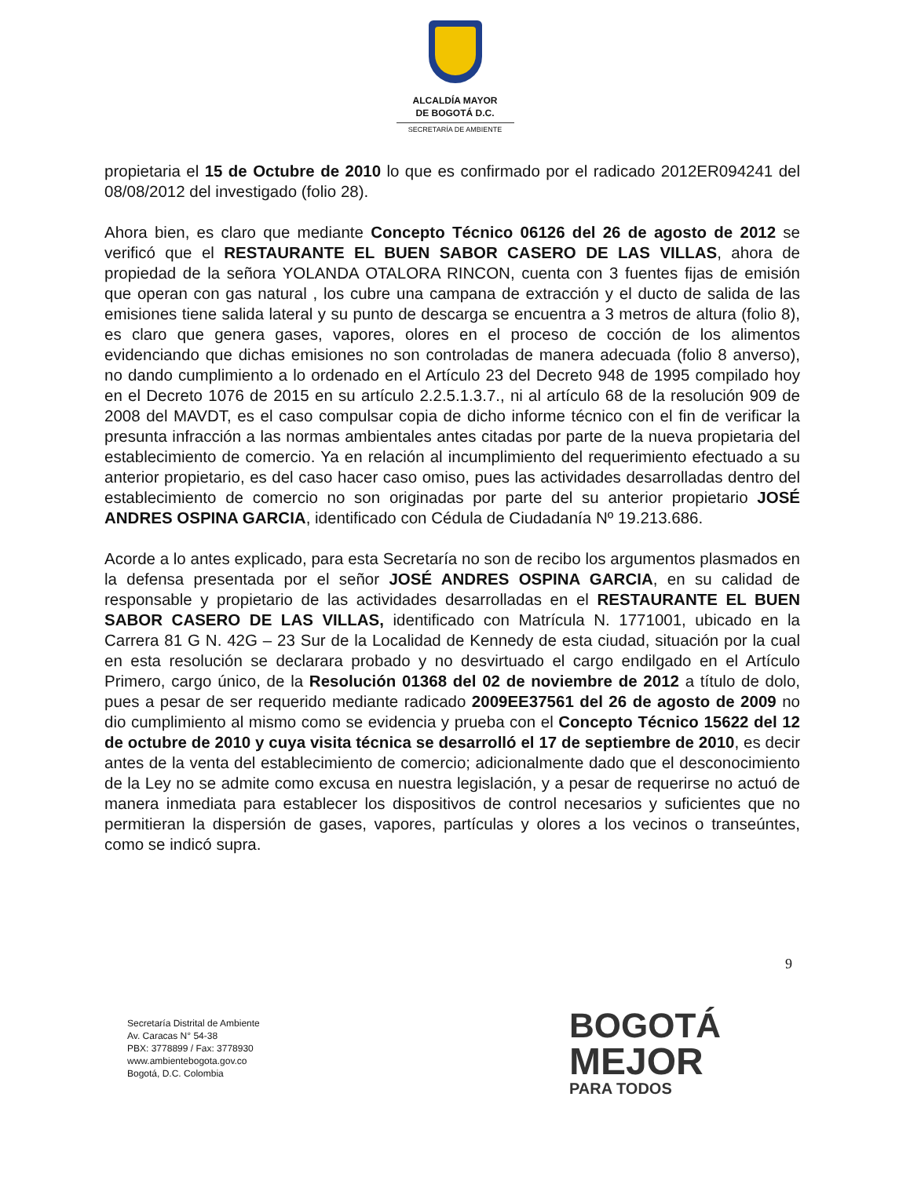ALCALDÍA MAYOR
DE BOGOTÁ D.C.
SECRETARÍA DE AMBIENTE
propietaria el 15 de Octubre de 2010 lo que es confirmado por el radicado 2012ER094241 del 08/08/2012 del investigado (folio 28).
Ahora bien, es claro que mediante Concepto Técnico 06126 del 26 de agosto de 2012 se verificó que el RESTAURANTE EL BUEN SABOR CASERO DE LAS VILLAS, ahora de propiedad de la señora YOLANDA OTALORA RINCON, cuenta con 3 fuentes fijas de emisión que operan con gas natural , los cubre una campana de extracción y el ducto de salida de las emisiones tiene salida lateral y su punto de descarga se encuentra a 3 metros de altura (folio 8), es claro que genera gases, vapores, olores en el proceso de cocción de los alimentos evidenciando que dichas emisiones no son controladas de manera adecuada (folio 8 anverso), no dando cumplimiento a lo ordenado en el Artículo 23 del Decreto 948 de 1995 compilado hoy en el Decreto 1076 de 2015 en su artículo 2.2.5.1.3.7., ni al artículo 68 de la resolución 909 de 2008 del MAVDT, es el caso compulsar copia de dicho informe técnico con el fin de verificar la presunta infracción a las normas ambientales antes citadas por parte de la nueva propietaria del establecimiento de comercio. Ya en relación al incumplimiento del requerimiento efectuado a su anterior propietario, es del caso hacer caso omiso, pues las actividades desarrolladas dentro del establecimiento de comercio no son originadas por parte del su anterior propietario JOSÉ ANDRES OSPINA GARCIA, identificado con Cédula de Ciudadanía Nº 19.213.686.
Acorde a lo antes explicado, para esta Secretaría no son de recibo los argumentos plasmados en la defensa presentada por el señor JOSÉ ANDRES OSPINA GARCIA, en su calidad de responsable y propietario de las actividades desarrolladas en el RESTAURANTE EL BUEN SABOR CASERO DE LAS VILLAS, identificado con Matrícula N. 1771001, ubicado en la Carrera 81 G N. 42G – 23 Sur de la Localidad de Kennedy de esta ciudad, situación por la cual en esta resolución se declarara probado y no desvirtuado el cargo endilgado en el Artículo Primero, cargo único, de la Resolución 01368 del 02 de noviembre de 2012 a título de dolo, pues a pesar de ser requerido mediante radicado 2009EE37561 del 26 de agosto de 2009 no dio cumplimiento al mismo como se evidencia y prueba con el Concepto Técnico 15622 del 12 de octubre de 2010 y cuya visita técnica se desarrolló el 17 de septiembre de 2010, es decir antes de la venta del establecimiento de comercio; adicionalmente dado que el desconocimiento de la Ley no se admite como excusa en nuestra legislación, y a pesar de requerirse no actuó de manera inmediata para establecer los dispositivos de control necesarios y suficientes que no permitieran la dispersión de gases, vapores, partículas y olores a los vecinos o transeúntes, como se indicó supra.
9
Secretaría Distrital de Ambiente
Av. Caracas N° 54-38
PBX: 3778899 / Fax: 3778930
www.ambientebogota.gov.co
Bogotá, D.C. Colombia
BOGOTÁ
MEJOR
PARA TODOS